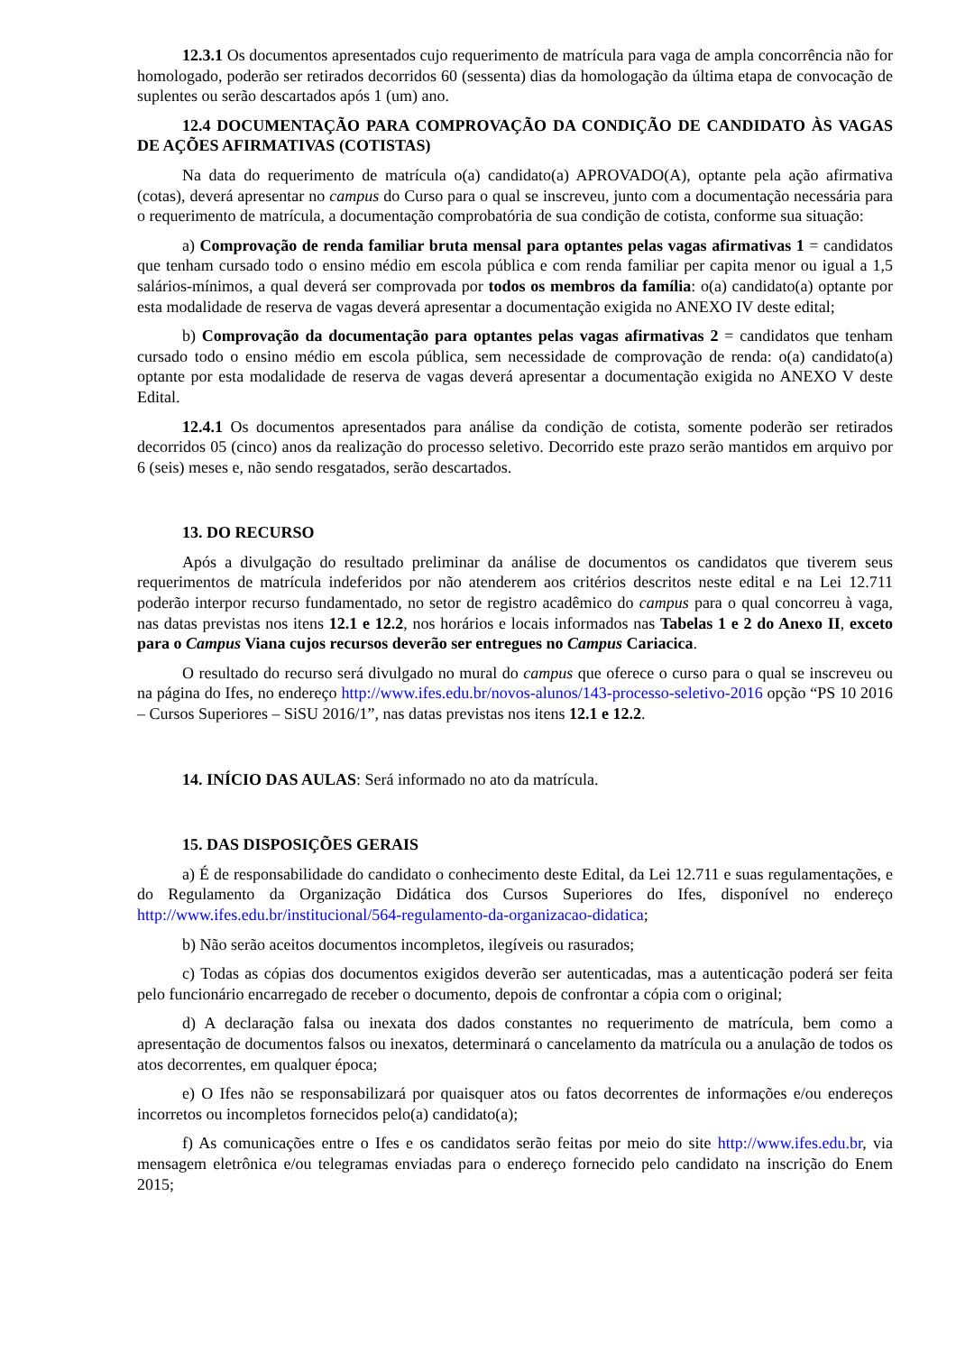12.3.1 Os documentos apresentados cujo requerimento de matrícula para vaga de ampla concorrência não for homologado, poderão ser retirados decorridos 60 (sessenta) dias da homologação da última etapa de convocação de suplentes ou serão descartados após 1 (um) ano.
12.4 DOCUMENTAÇÃO PARA COMPROVAÇÃO DA CONDIÇÃO DE CANDIDATO ÀS VAGAS DE AÇÕES AFIRMATIVAS (COTISTAS)
Na data do requerimento de matrícula o(a) candidato(a) APROVADO(A), optante pela ação afirmativa (cotas), deverá apresentar no campus do Curso para o qual se inscreveu, junto com a documentação necessária para o requerimento de matrícula, a documentação comprobatória de sua condição de cotista, conforme sua situação:
a) Comprovação de renda familiar bruta mensal para optantes pelas vagas afirmativas 1 = candidatos que tenham cursado todo o ensino médio em escola pública e com renda familiar per capita menor ou igual a 1,5 salários-mínimos, a qual deverá ser comprovada por todos os membros da família: o(a) candidato(a) optante por esta modalidade de reserva de vagas deverá apresentar a documentação exigida no ANEXO IV deste edital;
b) Comprovação da documentação para optantes pelas vagas afirmativas 2 = candidatos que tenham cursado todo o ensino médio em escola pública, sem necessidade de comprovação de renda: o(a) candidato(a) optante por esta modalidade de reserva de vagas deverá apresentar a documentação exigida no ANEXO V deste Edital.
12.4.1 Os documentos apresentados para análise da condição de cotista, somente poderão ser retirados decorridos 05 (cinco) anos da realização do processo seletivo. Decorrido este prazo serão mantidos em arquivo por 6 (seis) meses e, não sendo resgatados, serão descartados.
13. DO RECURSO
Após a divulgação do resultado preliminar da análise de documentos os candidatos que tiverem seus requerimentos de matrícula indeferidos por não atenderem aos critérios descritos neste edital e na Lei 12.711 poderão interpor recurso fundamentado, no setor de registro acadêmico do campus para o qual concorreu à vaga, nas datas previstas nos itens 12.1 e 12.2, nos horários e locais informados nas Tabelas 1 e 2 do Anexo II, exceto para o Campus Viana cujos recursos deverão ser entregues no Campus Cariacica.
O resultado do recurso será divulgado no mural do campus que oferece o curso para o qual se inscreveu ou na página do Ifes, no endereço http://www.ifes.edu.br/novos-alunos/143-processo-seletivo-2016 opção “PS 10 2016 – Cursos Superiores – SiSU 2016/1”, nas datas previstas nos itens 12.1 e 12.2.
14. INÍCIO DAS AULAS: Será informado no ato da matrícula.
15. DAS DISPOSIÇÕES GERAIS
a) É de responsabilidade do candidato o conhecimento deste Edital, da Lei 12.711 e suas regulamentações, e do Regulamento da Organização Didática dos Cursos Superiores do Ifes, disponível no endereço http://www.ifes.edu.br/institucional/564-regulamento-da-organizacao-didatica;
b) Não serão aceitos documentos incompletos, ilegíveis ou rasurados;
c) Todas as cópias dos documentos exigidos deverão ser autenticadas, mas a autenticação poderá ser feita pelo funcionário encarregado de receber o documento, depois de confrontar a cópia com o original;
d) A declaração falsa ou inexata dos dados constantes no requerimento de matrícula, bem como a apresentação de documentos falsos ou inexatos, determinará o cancelamento da matrícula ou a anulação de todos os atos decorrentes, em qualquer época;
e) O Ifes não se responsabilizará por quaisquer atos ou fatos decorrentes de informações e/ou endereços incorretos ou incompletos fornecidos pelo(a) candidato(a);
f) As comunicações entre o Ifes e os candidatos serão feitas por meio do site http://www.ifes.edu.br, via mensagem eletrônica e/ou telegramas enviadas para o endereço fornecido pelo candidato na inscrição do Enem 2015;